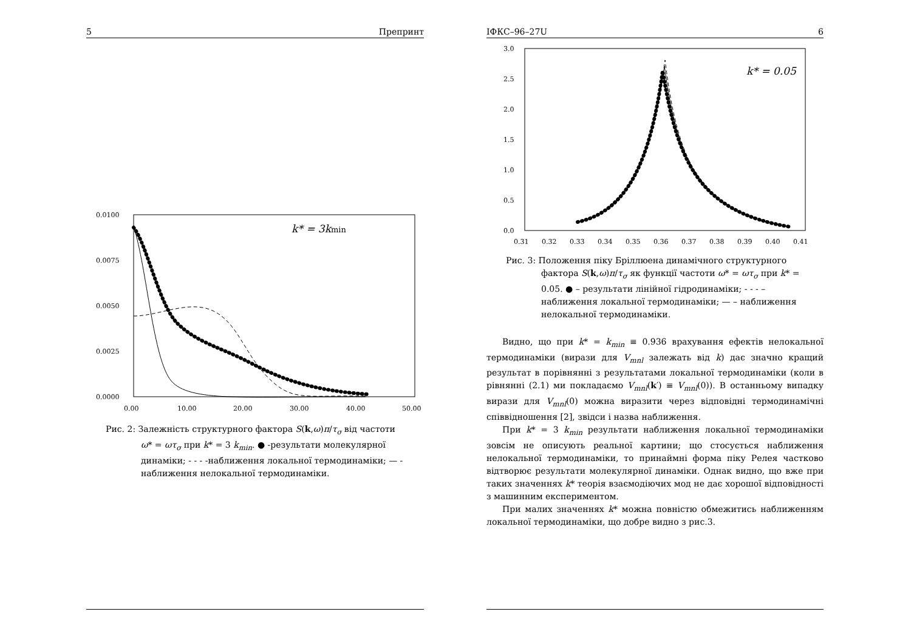5 Препринт
0.0100
0.0075
0.0050
0.0025
0.0000
0.00
10.00
20.00
30.00
40.00
50.00
k* = 3kmin
Рис. 2: Залежність структурного фактора S(k,ω)π/τ<sub>σ</sub> від частоти ω* = ωτ<sub>σ</sub> при k* = 3 k<sub>min</sub>. ● -результати молекулярної динаміки; - - - -наближення локальної термодинаміки; — - наближення нелокальної термодинаміки.
ІФКС–96–27U 6
3.0
2.5
2.0
1.5
1.0
0.5
0.0
0.31
0.32
0.33
0.34
0.35
0.36
0.37
0.38
0.39
0.40
0.41
k* = 0.05
Рис. 3: Положення піку Бріллюена динамічного структурного фактора S(k,ω)π/τ<sub>σ</sub> як функції частоти ω* = ωτ<sub>σ</sub> при k* = 0.05. ● – результати лінійної гідродинаміки; - - - – наближення локальної термодинаміки; — – наближення нелокальної термодинаміки.
Видно, що при k* = k<sub>min</sub> ≡ 0.936 врахування ефектів нелокальної термодинаміки (вирази для V<sub>mnl</sub> залежать від k) дає значно кращий результат в порівнянні з результатами локальної термодинаміки (коли в рівнянні (2.1) ми покладаємо V<sub>mnl</sub>(k′) ≡ V<sub>mnl</sub>(0)). В останньому випадку вирази для V<sub>mnl</sub>(0) можна виразити через відповідні термодинамічні співвідношення [2], звідси і назва наближення.
При k* = 3 k<sub>min</sub> результати наближення локальної термодинаміки зовсім не описують реальної картини; що стосується наближення нелокальної термодинаміки, то принаймні форма піку Релея частково відтворює результати молекулярної динаміки. Однак видно, що вже при таких значеннях k* теорія взаємодіючих мод не дає хорошої відповідності з машинним експериментом.
При малих значеннях k* можна повністю обмежитись наближенням локальної термодинаміки, що добре видно з рис.3.